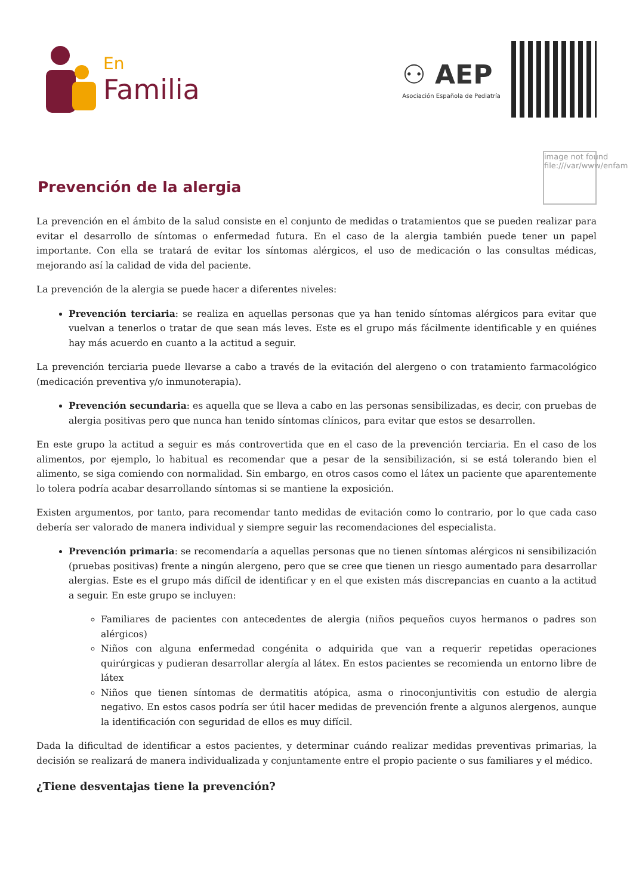En
Familia
⚇ AEP
Asociación Española de Pediatría
Prevención de la alergia
image not found
file:///var/www/enfam
La prevención en el ámbito de la salud consiste en el conjunto de medidas o tratamientos que se pueden realizar para evitar el desarrollo de síntomas o enfermedad futura. En el caso de la alergia también puede tener un papel importante. Con ella se tratará de evitar los síntomas alérgicos, el uso de medicación o las consultas médicas, mejorando así la calidad de vida del paciente.
La prevención de la alergia se puede hacer a diferentes niveles:
Prevención terciaria: se realiza en aquellas personas que ya han tenido síntomas alérgicos para evitar que vuelvan a tenerlos o tratar de que sean más leves. Este es el grupo más fácilmente identificable y en quiénes hay más acuerdo en cuanto a la actitud a seguir.
La prevención terciaria puede llevarse a cabo a través de la evitación del alergeno o con tratamiento farmacológico (medicación preventiva y/o inmunoterapia).
Prevención secundaria: es aquella que se lleva a cabo en las personas sensibilizadas, es decir, con pruebas de alergia positivas pero que nunca han tenido síntomas clínicos, para evitar que estos se desarrollen.
En este grupo la actitud a seguir es más controvertida que en el caso de la prevención terciaria. En el caso de los alimentos, por ejemplo, lo habitual es recomendar que a pesar de la sensibilización, si se está tolerando bien el alimento, se siga comiendo con normalidad. Sin embargo, en otros casos como el látex un paciente que aparentemente lo tolera podría acabar desarrollando síntomas si se mantiene la exposición.
Existen argumentos, por tanto, para recomendar tanto medidas de evitación como lo contrario, por lo que cada caso debería ser valorado de manera individual y siempre seguir las recomendaciones del especialista.
Prevención primaria: se recomendaría a aquellas personas que no tienen síntomas alérgicos ni sensibilización (pruebas positivas) frente a ningún alergeno, pero que se cree que tienen un riesgo aumentado para desarrollar alergias. Este es el grupo más difícil de identificar y en el que existen más discrepancias en cuanto a la actitud a seguir. En este grupo se incluyen:
Familiares de pacientes con antecedentes de alergia (niños pequeños cuyos hermanos o padres son alérgicos)
Niños con alguna enfermedad congénita o adquirida que van a requerir repetidas operaciones quirúrgicas y pudieran desarrollar alergía al látex. En estos pacientes se recomienda un entorno libre de látex
Niños que tienen síntomas de dermatitis atópica, asma o rinoconjuntivitis con estudio de alergia negativo. En estos casos podría ser útil hacer medidas de prevención frente a algunos alergenos, aunque la identificación con seguridad de ellos es muy difícil.
Dada la dificultad de identificar a estos pacientes, y determinar cuándo realizar medidas preventivas primarias, la decisión se realizará de manera individualizada y conjuntamente entre el propio paciente o sus familiares y el médico.
¿Tiene desventajas tiene la prevención?